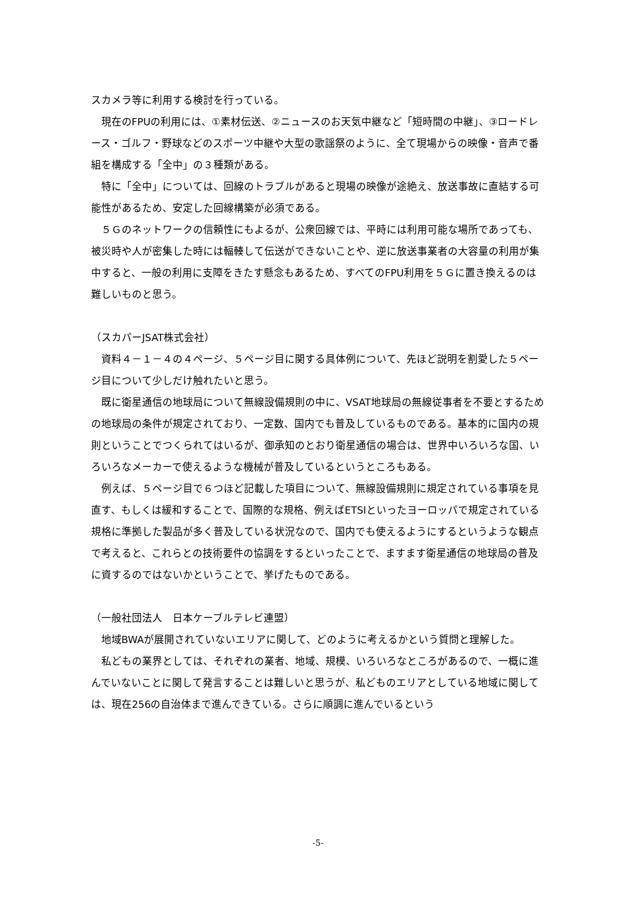スカメラ等に利用する検討を行っている。
現在のFPUの利用には、①素材伝送、②ニュースのお天気中継など「短時間の中継」、③ロードレース・ゴルフ・野球などのスポーツ中継や大型の歌謡祭のように、全て現場からの映像・音声で番組を構成する「全中」の３種類がある。
特に「全中」については、回線のトラブルがあると現場の映像が途絶え、放送事故に直結する可能性があるため、安定した回線構築が必須である。
５Ｇのネットワークの信頼性にもよるが、公衆回線では、平時には利用可能な場所であっても、被災時や人が密集した時には輻輳して伝送ができないことや、逆に放送事業者の大容量の利用が集中すると、一般の利用に支障をきたす懸念もあるため、すべてのFPU利用を５Ｇに置き換えるのは難しいものと思う。
（スカパーJSAT株式会社）
資料４－１－４の４ページ、５ページ目に関する具体例について、先ほど説明を割愛した５ページ目について少しだけ触れたいと思う。
既に衛星通信の地球局について無線設備規則の中に、VSAT地球局の無線従事者を不要とするための地球局の条件が規定されており、一定数、国内でも普及しているものである。基本的に国内の規則ということでつくられてはいるが、御承知のとおり衛星通信の場合は、世界中いろいろな国、いろいろなメーカーで使えるような機械が普及しているというところもある。
例えば、５ページ目で６つほど記載した項目について、無線設備規則に規定されている事項を見直す、もしくは緩和することで、国際的な規格、例えばETSIといったヨーロッパで規定されている規格に準拠した製品が多く普及している状況なので、国内でも使えるようにするというような観点で考えると、これらとの技術要件の協調をするといったことで、ますます衛星通信の地球局の普及に資するのではないかということで、挙げたものである。
（一般社団法人　日本ケーブルテレビ連盟）
地域BWAが展開されていないエリアに関して、どのように考えるかという質問と理解した。
私どもの業界としては、それぞれの業者、地域、規模、いろいろなところがあるので、一概に進んでいないことに関して発言することは難しいと思うが、私どものエリアとしている地域に関しては、現在256の自治体まで進んできている。さらに順調に進んでいるという
-5-